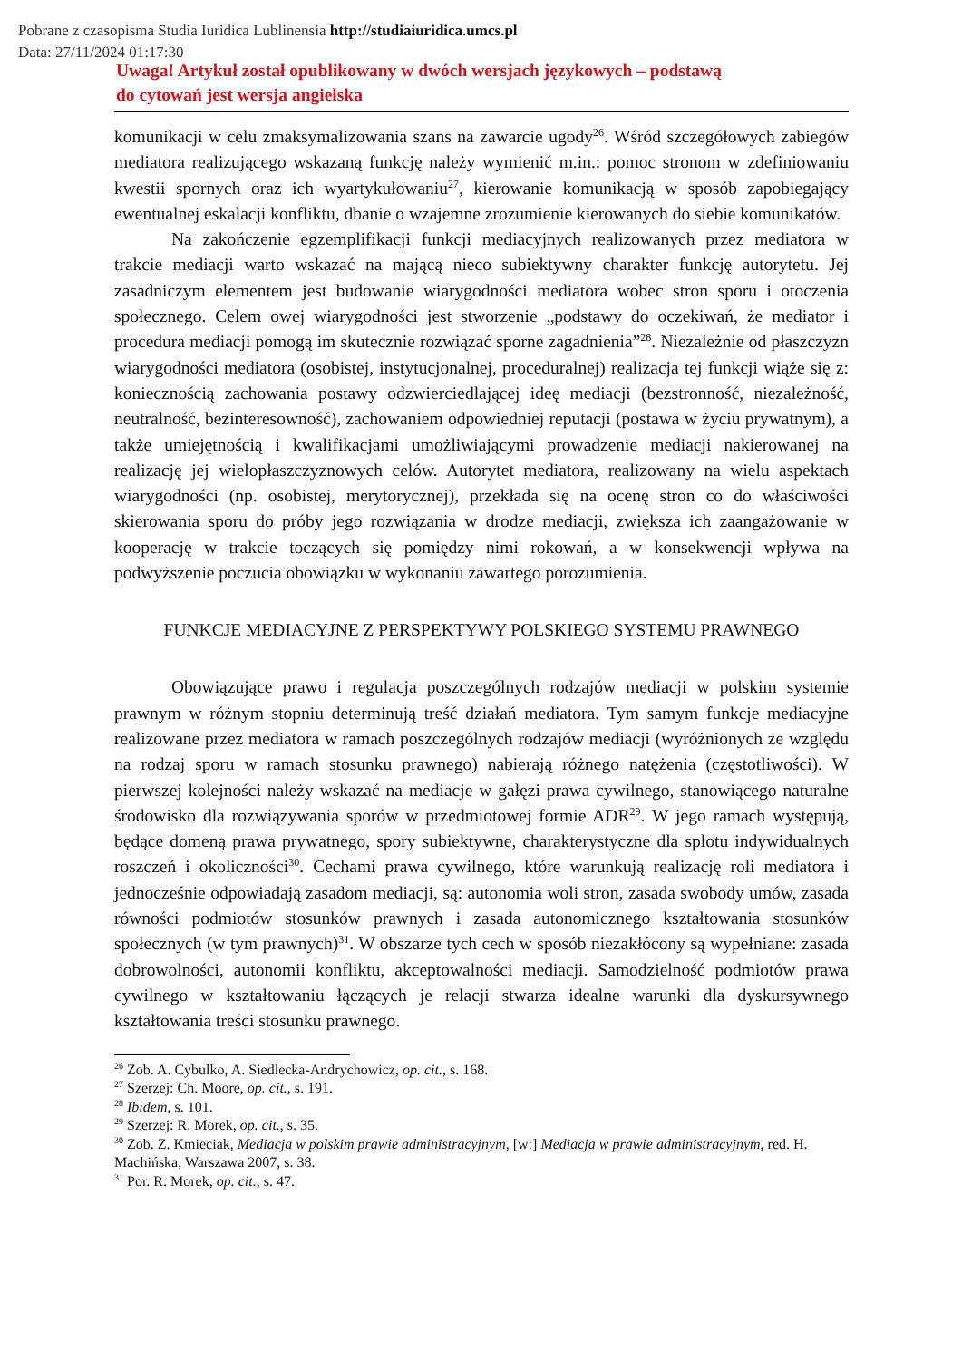Pobrane z czasopisma Studia Iuridica Lublinensia http://studiaiuridica.umcs.pl
Data: 27/11/2024 01:17:30
Uwaga! Artykuł został opublikowany w dwóch wersjach językowych – podstawą
do cytowań jest wersja angielska
komunikacji w celu zmaksymalizowania szans na zawarcie ugody<sup>26</sup>. Wśród szczegółowych zabiegów mediatora realizującego wskazaną funkcję należy wymienić m.in.: pomoc stronom w zdefiniowaniu kwestii spornych oraz ich wyartykułowaniu<sup>27</sup>, kierowanie komunikacją w sposób zapobiegający ewentualnej eskalacji konfliktu, dbanie o wzajemne zrozumienie kierowanych do siebie komunikatów.
Na zakończenie egzemplifikacji funkcji mediacyjnych realizowanych przez mediatora w trakcie mediacji warto wskazać na mającą nieco subiektywny charakter funkcję autorytetu. Jej zasadniczym elementem jest budowanie wiarygodności mediatora wobec stron sporu i otoczenia społecznego. Celem owej wiarygodności jest stworzenie „podstawy do oczekiwań, że mediator i procedura mediacji pomogą im skutecznie rozwiązać sporne zagadnienia”<sup>28</sup>. Niezależnie od płaszczyzn wiarygodności mediatora (osobistej, instytucjonalnej, proceduralnej) realizacja tej funkcji wiąże się z: koniecznością zachowania postawy odzwierciedlającej ideę mediacji (bezstronność, niezależność, neutralność, bezinteresowność), zachowaniem odpowiedniej reputacji (postawa w życiu prywatnym), a także umiejętnością i kwalifikacjami umożliwiającymi prowadzenie mediacji nakierowanej na realizację jej wielopłaszczyznowych celów. Autorytet mediatora, realizowany na wielu aspektach wiarygodności (np. osobistej, merytorycznej), przekłada się na ocenę stron co do właściwości skierowania sporu do próby jego rozwiązania w drodze mediacji, zwiększa ich zaangażowanie w kooperację w trakcie toczących się pomiędzy nimi rokowań, a w konsekwencji wpływa na podwyższenie poczucia obowiązku w wykonaniu zawartego porozumienia.
FUNKCJE MEDIACYJNE Z PERSPEKTYWY POLSKIEGO SYSTEMU PRAWNEGO
Obowiązujące prawo i regulacja poszczególnych rodzajów mediacji w polskim systemie prawnym w różnym stopniu determinują treść działań mediatora. Tym samym funkcje mediacyjne realizowane przez mediatora w ramach poszczególnych rodzajów mediacji (wyróżnionych ze względu na rodzaj sporu w ramach stosunku prawnego) nabierają różnego natężenia (częstotliwości). W pierwszej kolejności należy wskazać na mediacje w gałęzi prawa cywilnego, stanowiącego naturalne środowisko dla rozwiązywania sporów w przedmiotowej formie ADR<sup>29</sup>. W jego ramach występują, będące domeną prawa prywatnego, spory subiektywne, charakterystyczne dla splotu indywidualnych roszczeń i okoliczności<sup>30</sup>. Cechami prawa cywilnego, które warunkują realizację roli mediatora i jednocześnie odpowiadają zasadom mediacji, są: autonomia woli stron, zasada swobody umów, zasada równości podmiotów stosunków prawnych i zasada autonomicznego kształtowania stosunków społecznych (w tym prawnych)<sup>31</sup>. W obszarze tych cech w sposób niezakłócony są wypełniane: zasada dobrowolności, autonomii konfliktu, akceptowalności mediacji. Samodzielność podmiotów prawa cywilnego w kształtowaniu łączących je relacji stwarza idealne warunki dla dyskursywnego kształtowania treści stosunku prawnego.
<sup>26</sup> Zob. A. Cybulko, A. Siedlecka-Andrychowicz, op. cit., s. 168.
<sup>27</sup> Szerzej: Ch. Moore, op. cit., s. 191.
<sup>28</sup> Ibidem, s. 101.
<sup>29</sup> Szerzej: R. Morek, op. cit., s. 35.
<sup>30</sup> Zob. Z. Kmieciak, Mediacja w polskim prawie administracyjnym, [w:] Mediacja w prawie administracyjnym, red. H. Machińska, Warszawa 2007, s. 38.
<sup>31</sup> Por. R. Morek, op. cit., s. 47.